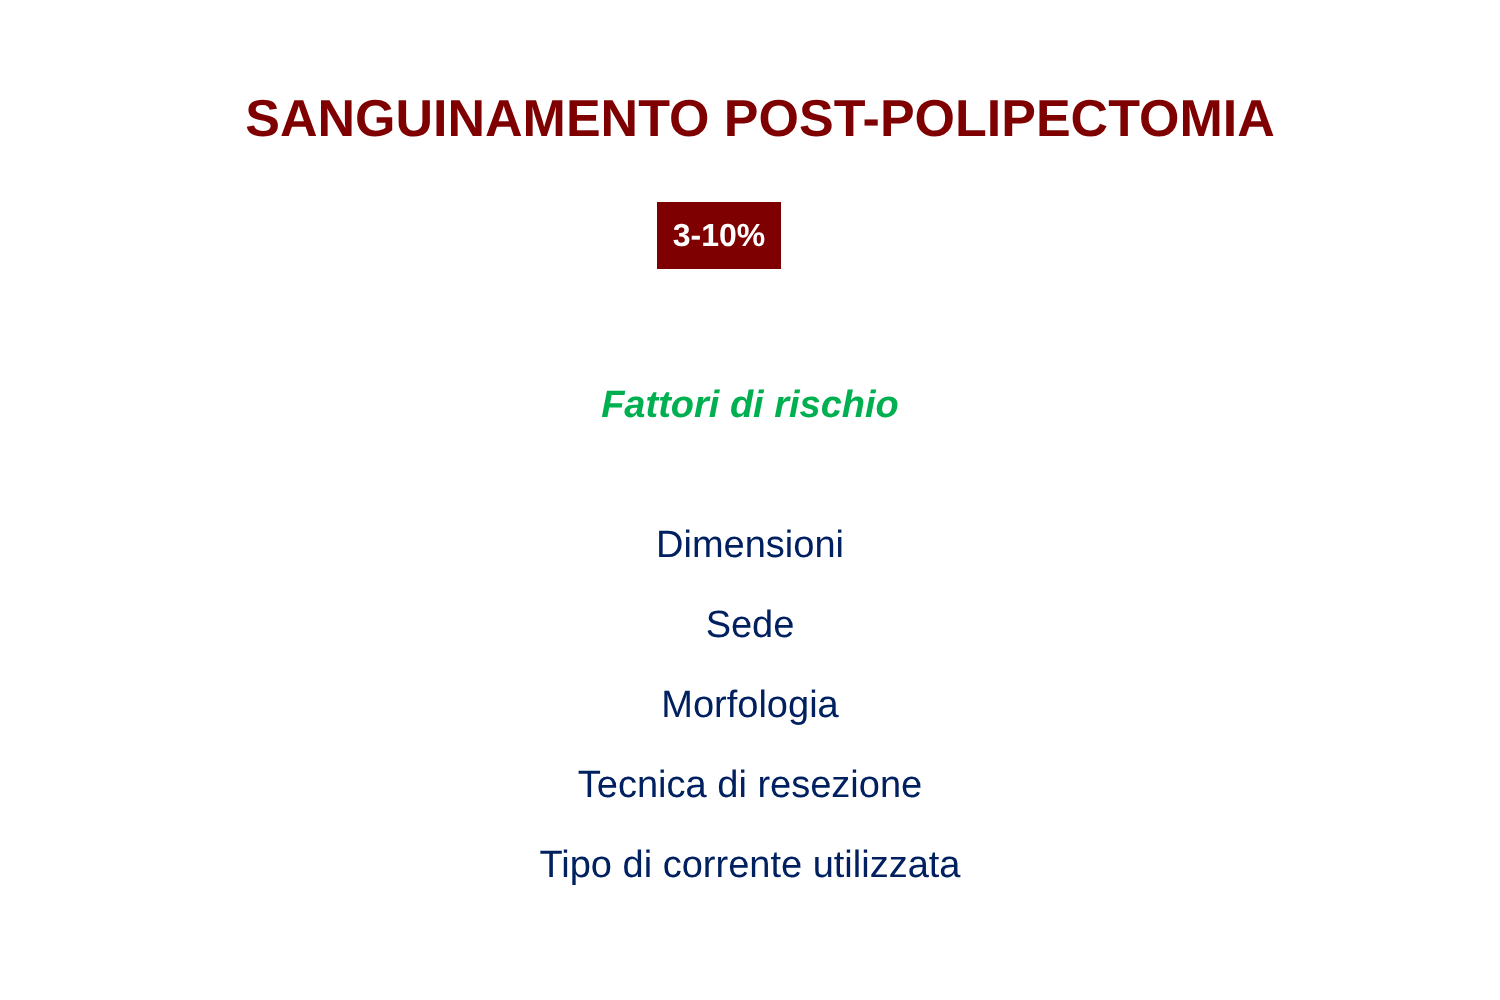SANGUINAMENTO POST-POLIPECTOMIA
3-10%
Fattori di rischio
Dimensioni
Sede
Morfologia
Tecnica di resezione
Tipo di corrente utilizzata